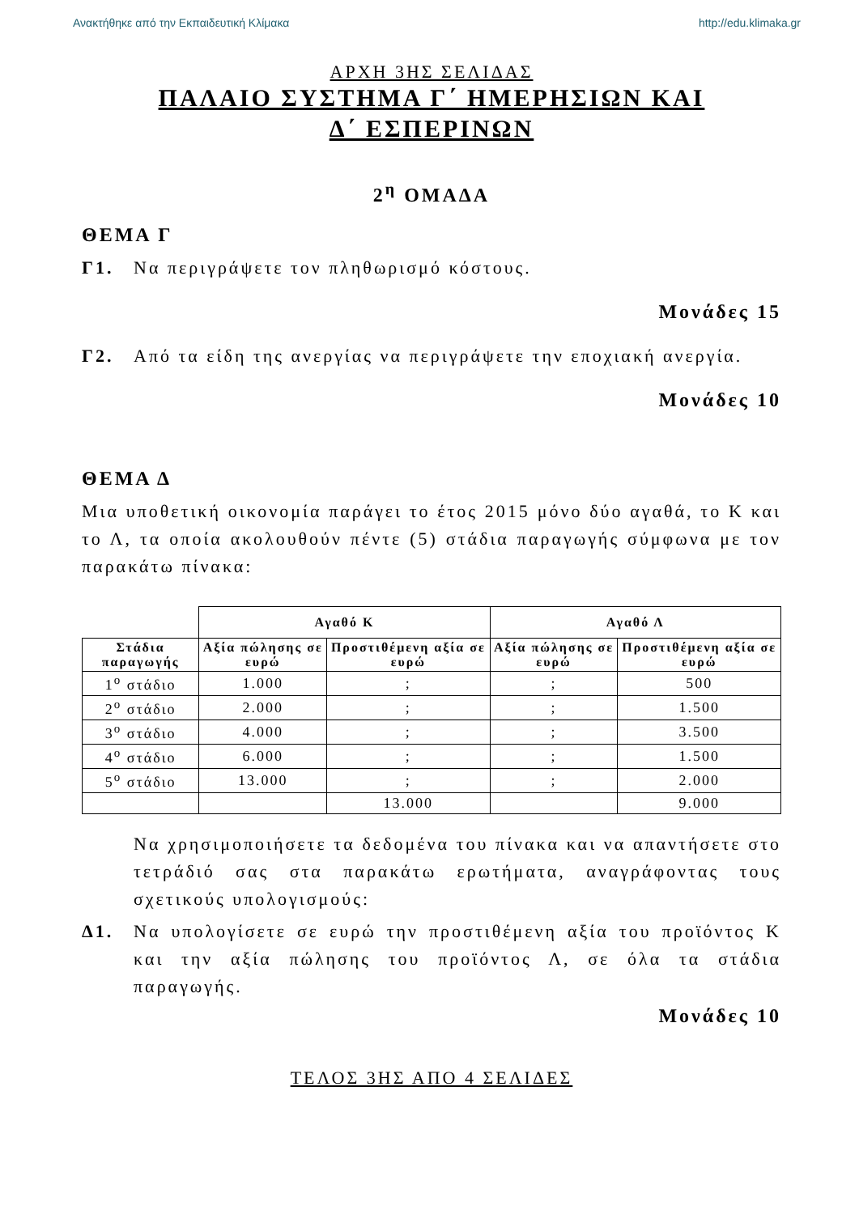Ανακτήθηκε από την Εκπαιδευτική Κλίμακα http://edu.klimaka.gr
ΑΡΧΗ 3ΗΣ ΣΕΛΙΔΑΣ
ΠΑΛΑΙΟ ΣΥΣΤΗΜΑ Γ΄ ΗΜΕΡΗΣΙΩΝ ΚΑΙ
Δ΄ ΕΣΠΕΡΙΝΩΝ
2<sup>η</sup> ΟΜΑΔΑ
ΘΕΜΑ Γ
Γ1. Να περιγράψετε τον πληθωρισμό κόστους.
Μονάδες 15
Γ2. Από τα είδη της ανεργίας να περιγράψετε την εποχιακή ανεργία.
Μονάδες 10
ΘΕΜΑ Δ
Μια υποθετική οικονομία παράγει το έτος 2015 μόνο δύο αγαθά, το Κ και το Λ, τα οποία ακολουθούν πέντε (5) στάδια παραγωγής σύμφωνα με τον παρακάτω πίνακα:
| | Αγαθό Κ | | Αγαθό Λ | |
| Στάδια παραγωγής | Αξία πώλησης σε ευρώ | Προστιθέμενη αξία σε ευρώ | Αξία πώλησης σε ευρώ | Προστιθέμενη αξία σε ευρώ |
| 1<sup>ο</sup> στάδιο | 1.000 | ; | ; | 500 |
| 2<sup>ο</sup> στάδιο | 2.000 | ; | ; | 1.500 |
| 3<sup>ο</sup> στάδιο | 4.000 | ; | ; | 3.500 |
| 4<sup>ο</sup> στάδιο | 6.000 | ; | ; | 1.500 |
| 5<sup>ο</sup> στάδιο | 13.000 | ; | ; | 2.000 |
| | | 13.000 | | 9.000 |
Να χρησιμοποιήσετε τα δεδομένα του πίνακα και να απαντήσετε στο τετράδιό σας στα παρακάτω ερωτήματα, αναγράφοντας τους σχετικούς υπολογισμούς:
Δ1. Να υπολογίσετε σε ευρώ την προστιθέμενη αξία του προϊόντος Κ και την αξία πώλησης του προϊόντος Λ, σε όλα τα στάδια παραγωγής.
Μονάδες 10
ΤΕΛΟΣ 3ΗΣ ΑΠΟ 4 ΣΕΛΙΔΕΣ